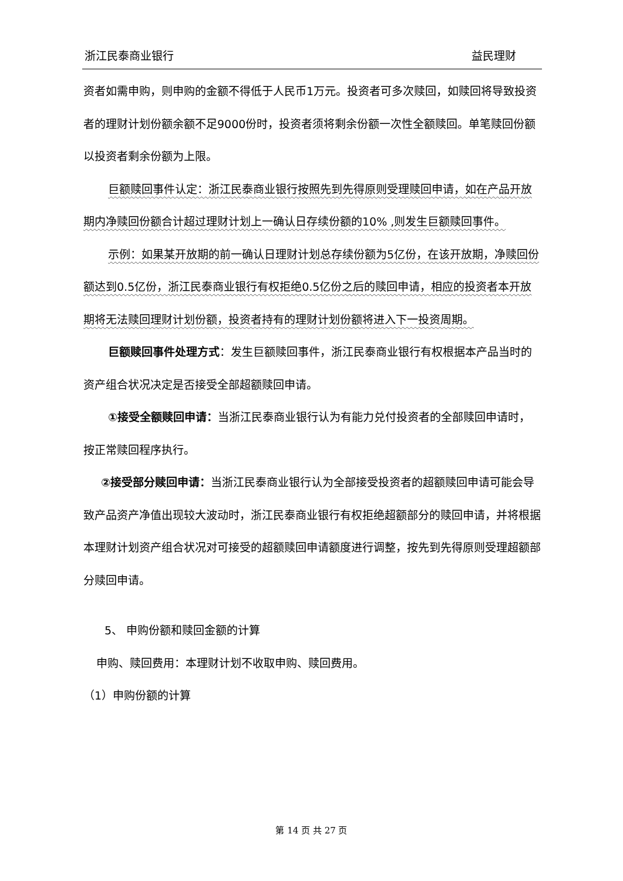浙江民泰商业银行 益民理财
资者如需申购，则申购的金额不得低于人民币1万元。投资者可多次赎回，如赎回将导致投资者的理财计划份额余额不足9000份时，投资者须将剩余份额一次性全额赎回。单笔赎回份额以投资者剩余份额为上限。
巨额赎回事件认定：浙江民泰商业银行按照先到先得原则受理赎回申请，如在产品开放期内净赎回份额合计超过理财计划上一确认日存续份额的10% ,则发生巨额赎回事件。
示例：如果某开放期的前一确认日理财计划总存续份额为5亿份，在该开放期，净赎回份额达到0.5亿份，浙江民泰商业银行有权拒绝0.5亿份之后的赎回申请，相应的投资者本开放期将无法赎回理财计划份额，投资者持有的理财计划份额将进入下一投资周期。
巨额赎回事件处理方式：发生巨额赎回事件，浙江民泰商业银行有权根据本产品当时的资产组合状况决定是否接受全部超额赎回申请。
①接受全额赎回申请：当浙江民泰商业银行认为有能力兑付投资者的全部赎回申请时，按正常赎回程序执行。
②接受部分赎回申请：当浙江民泰商业银行认为全部接受投资者的超额赎回申请可能会导致产品资产净值出现较大波动时，浙江民泰商业银行有权拒绝超额部分的赎回申请，并将根据本理财计划资产组合状况对可接受的超额赎回申请额度进行调整，按先到先得原则受理超额部分赎回申请。
5、 申购份额和赎回金额的计算
申购、赎回费用：本理财计划不收取申购、赎回费用。
（1）申购份额的计算
第 14 页 共 27 页